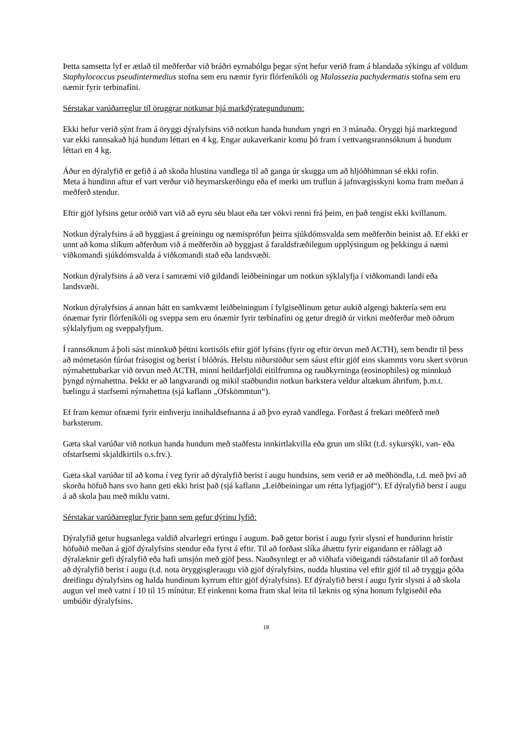Þetta samsetta lyf er ætlað til meðferðar við bráðri eyrnabólgu þegar sýnt hefur verið fram á blandaða sýkingu af völdum Staphylococcus pseudintermedius stofna sem eru næmir fyrir flórfeníkóli og Malassezia pachydermatis stofna sem eru næmir fyrir terbinafíni.
Sérstakar varúðarreglur til öruggrar notkunar hjá markdýrategundunum:
Ekki hefur verið sýnt fram á öryggi dýralyfsins við notkun handa hundum yngri en 3 mánaða. Öryggi hjá marktegund var ekki rannsakað hjá hundum léttari en 4 kg. Engar aukaverkanir komu þó fram í vettvangsrannsóknum á hundum léttari en 4 kg.
Áður en dýralyfið er gefið á að skoða hlustina vandlega til að ganga úr skugga um að hljóðhimnan sé ekki rofin.
Meta á hundinn aftur ef vart verður við heyrnarskerðingu eða ef merki um truflun á jafnvægisskyni koma fram meðan á meðferð stendur.
Eftir gjöf lyfsins getur orðið vart við að eyru séu blaut eða tær vökvi renni frá þeim, en það tengist ekki kvillanum.
Notkun dýralyfsins á að byggjast á greiningu og næmisprófun þeirra sjúkdómsvalda sem meðferðin beinist að. Ef ekki er unnt að koma slíkum aðferðum við á meðferðin að byggjast á faraldsfræðilegum upplýsingum og þekkingu á næmi viðkomandi sjúkdómsvalda á viðkomandi stað eða landsvæði.
Notkun dýralyfsins á að vera í samræmi við gildandi leiðbeiningar um notkun sýklalyfja í viðkomandi landi eða landsvæði.
Notkun dýralyfsins á annan hátt en samkvæmt leiðbeiningum í fylgiseðlinum getur aukið algengi baktería sem eru ónæmar fyrir flórfeníkóli og sveppa sem eru ónæmir fyrir terbínafíni og getur dregið úr virkni meðferðar með öðrum sýklalyfjum og sveppalyfjum.
Í rannsóknum á þoli sást minnkuð þéttni kortisóls eftir gjöf lyfsins (fyrir og eftir örvun með ACTH), sem bendir til þess að mómetasón fúróat frásogist og berist í blóðrás. Helstu niðurstöður sem sáust eftir gjöf eins skammts voru skert svörun nýrnahettubarkar við örvun með ACTH, minni heildarfjöldi eitilfrumna og rauðkyrninga (eosinophiles) og minnkuð þyngd nýrnahettna. Þekkt er að langvarandi og mikil staðbundin notkun barkstera veldur altækum áhrifum, þ.m.t. bælingu á starfsemi nýrnahettna (sjá kaflann „Ofskömmtun“).
Ef fram kemur ofnæmi fyrir einhverju innihaldsefnanna á að þvo eyrað vandlega. Forðast á frekari meðferð með barksterum.
Gæta skal varúðar við notkun handa hundum með staðfesta innkirtlakvilla eða grun um slíkt (t.d. sykursýki, van- eða ofstarfsemi skjaldkirtils o.s.frv.).
Gæta skal varúðar til að koma í veg fyrir að dýralyfið berist í augu hundsins, sem verið er að meðhöndla, t.d. með því að skorða höfuð hans svo hann geti ekki hrist það (sjá kaflann „Leiðbeiningar um rétta lyfjagjöf“). Ef dýralyfið berst í augu á að skola þau með miklu vatni.
Sérstakar varúðarreglur fyrir þann sem gefur dýrinu lyfið:
Dýralyfið getur hugsanlega valdið alvarlegri ertingu í augum. Það getur borist í augu fyrir slysni ef hundurinn hristir höfuðið meðan á gjöf dýralyfsins stendur eða fyrst á eftir. Til að forðast slíka áhættu fyrir eigandann er ráðlagt að dýralæknir gefi dýralyfið eða hafi umsjón með gjöf þess. Nauðsynlegt er að viðhafa viðeigandi ráðstafanir til að forðast að dýralyfið berist í augu (t.d. nota öryggisgleraugu við gjöf dýralyfsins, nudda hlustina vel eftir gjöf til að tryggja góða dreifingu dýralyfsins og halda hundinum kyrrum eftir gjöf dýralyfsins). Ef dýralyfið berst í augu fyrir slysni á að skola augun vel með vatni í 10 til 15 mínútur. Ef einkenni koma fram skal leita til læknis og sýna honum fylgiseðil eða umbúðir dýralyfsins.
18